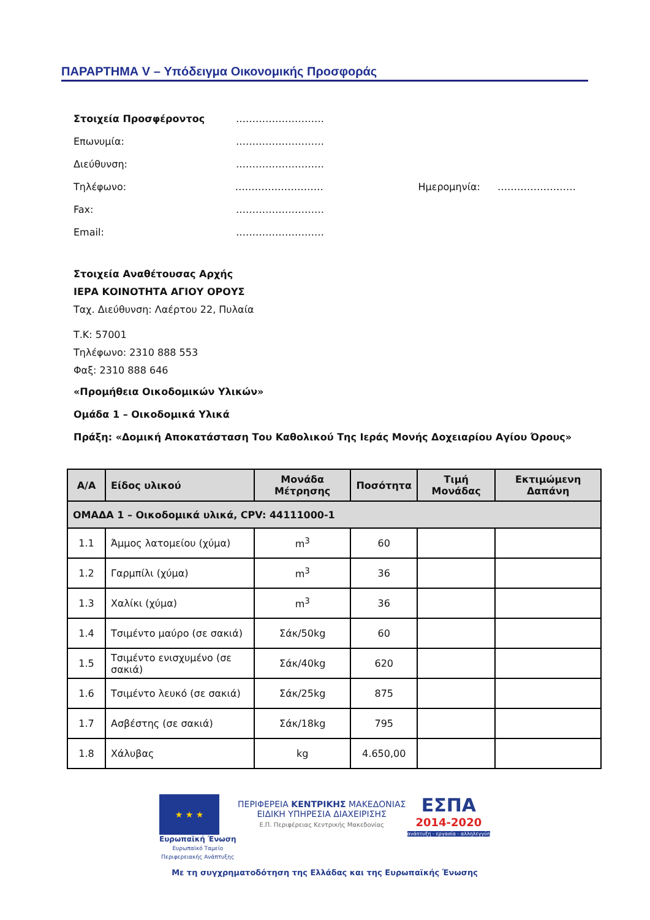ΠΑΡΑΡΤΗΜΑ V – Υπόδειγμα Οικονομικής Προσφοράς
Στοιχεία Προσφέροντος ………………………
Επωνυμία: ………………………
Διεύθυνση: ………………………
Τηλέφωνο: ……………………… Ημερομηνία: ……………………
Fax: ………………………
Email: ………………………
Στοιχεία Αναθέτουσας Αρχής
ΙΕΡΑ ΚΟΙΝΟΤΗΤΑ ΑΓΙΟΥ ΟΡΟΥΣ
Ταχ. Διεύθυνση: Λαέρτου 22, Πυλαία
Τ.Κ: 57001
Τηλέφωνο: 2310 888 553
Φαξ: 2310 888 646
«Προμήθεια Οικοδομικών Υλικών»
Ομάδα 1 – Οικοδομικά Υλικά
Πράξη: «Δομική Αποκατάσταση Του Καθολικού Της Ιεράς Μονής Δοχειαρίου Αγίου Όρους»
| Α/Α | Είδος υλικού | Μονάδα Μέτρησης | Ποσότητα | Τιμή Μονάδας | Εκτιμώμενη Δαπάνη |
| --- | --- | --- | --- | --- | --- |
| ΟΜΑΔΑ 1 – Οικοδομικά υλικά, CPV: 44111000-1 | | | | | |
| 1.1 | Άμμος λατομείου (χύμα) | m<sup>3</sup> | 60 | | |
| 1.2 | Γαρμπίλι (χύμα) | m<sup>3</sup> | 36 | | |
| 1.3 | Χαλίκι (χύμα) | m<sup>3</sup> | 36 | | |
| 1.4 | Τσιμέντο μαύρο (σε σακιά) | Σάκ/50kg | 60 | | |
| 1.5 | Τσιμέντο ενισχυμένο (σε σακιά) | Σάκ/40kg | 620 | | |
| 1.6 | Τσιμέντο λευκό (σε σακιά) | Σάκ/25kg | 875 | | |
| 1.7 | Ασβέστης (σε σακιά) | Σάκ/18kg | 795 | | |
| 1.8 | Χάλυβας | kg | 4.650,00 | | |
★ ★ ★
Ευρωπαϊκή Ένωση
Ευρωπαϊκό Ταμείο
Περιφερειακής Ανάπτυξης
ΠΕΡΙΦΕΡΕΙΑ ΚΕΝΤΡΙΚΗΣ ΜΑΚΕΔΟΝΙΑΣ
ΕΙΔΙΚΗ ΥΠΗΡΕΣΙΑ ΔΙΑΧΕΙΡΙΣΗΣ
Ε.Π. Περιφέρειας Κεντρικής Μακεδονίας
ΕΣΠΑ
2014-2020
ανάπτυξη - εργασία - αλληλεγγύη
Με τη συγχρηματοδότηση της Ελλάδας και της Ευρωπαϊκής Ένωσης